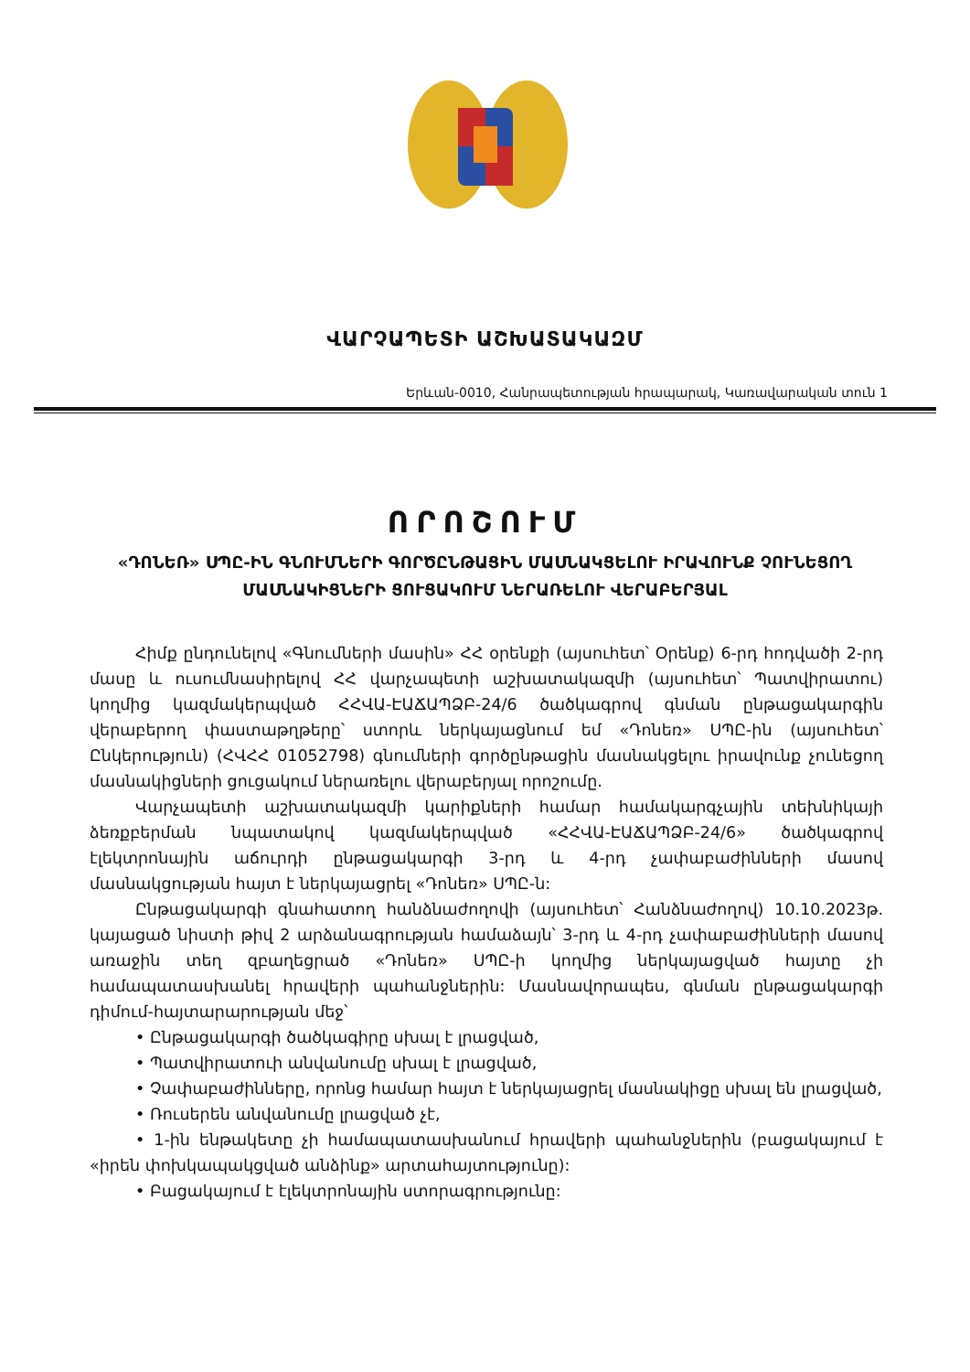ՎԱՐՉԱՊԵՏԻ ԱՇԽԱՏԱԿԱԶՄ
Երևան-0010, Հանրապետության հրապարակ, Կառավարական տուն 1
ՈՐՈՇՈՒՄ
«ԴՈՆԵՌ» ՍՊԸ-ԻՆ ԳՆՈՒՄՆԵՐԻ ԳՈՐԾԸՆԹԱՑԻՆ ՄԱՍՆԱԿՑԵԼՈՒ ԻՐԱՎՈՒՆՔ ՉՈՒՆԵՑՈՂ ՄԱՍՆԱԿԻՑՆԵՐԻ ՑՈՒՑԱԿՈՒՄ ՆԵՐԱՌԵԼՈՒ ՎԵՐԱԲԵՐՅԱԼ
Հիմք ընդունելով «Գնումների մասին» ՀՀ օրենքի (այսուհետ՝ Օրենք) 6-րդ հոդվածի 2-րդ մասը և ուսումնասիրելով ՀՀ վարչապետի աշխատակազմի (այսուհետ՝ Պատվիրատու) կողմից կազմակերպված ՀՀՎԱ-ԷԱՃԱՊՁԲ-24/6 ծածկագրով գնման ընթացակարգին վերաբերող փաստաթղթերը՝ ստորև ներկայացնում եմ «Դոնեռ» ՍՊԸ-ին (այսուհետ՝ Ընկերություն) (ՀՎՀՀ 01052798) գնումների գործընթացին մասնակցելու իրավունք չունեցող մասնակիցների ցուցակում ներառելու վերաբերյալ որոշումը.
Վարչապետի աշխատակազմի կարիքների համար համակարգչային տեխնիկայի ձեռքբերման նպատակով կազմակերպված «ՀՀՎԱ-ԷԱՃԱՊՁԲ-24/6» ծածկագրով էլեկտրոնային աճուրդի ընթացակարգի 3-րդ և 4-րդ չափաբաժինների մասով մասնակցության հայտ է ներկայացրել «Դոնեռ» ՍՊԸ-ն:
Ընթացակարգի գնահատող հանձնաժողովի (այսուհետ՝ Հանձնաժողով) 10.10.2023թ. կայացած նիստի թիվ 2 արձանագրության համաձայն՝ 3-րդ և 4-րդ չափաբաժինների մասով առաջին տեղ զբաղեցրած «Դոնեռ» ՍՊԸ-ի կողմից ներկայացված հայտը չի համապատասխանել հրավերի պահանջներին: Մասնավորապես, գնման ընթացակարգի դիմում-հայտարարության մեջ՝
• Ընթացակարգի ծածկագիրը սխալ է լրացված,
• Պատվիրատուի անվանումը սխալ է լրացված,
• Չափաբաժինները, որոնց համար հայտ է ներկայացրել մասնակիցը սխալ են լրացված,
• Ռուսերեն անվանումը լրացված չէ,
• 1-ին ենթակետը չի համապատասխանում հրավերի պահանջներին (բացակայում է «իրեն փոխկապակցված անձինք» արտահայտությունը):
• Բացակայում է էլեկտրոնային ստորագրությունը: